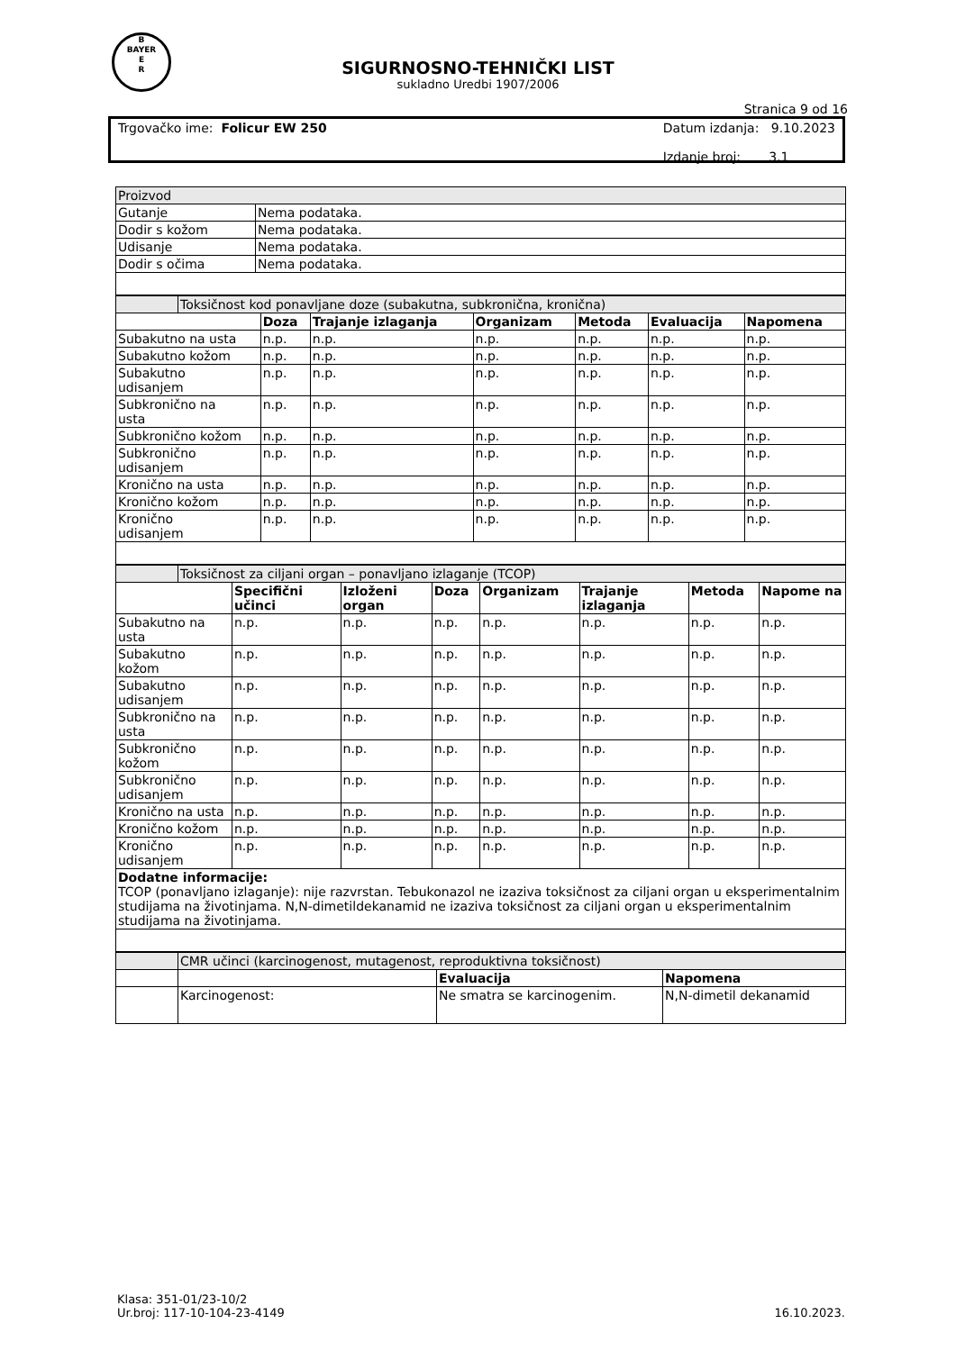B
BAYER
E
R
SIGURNOSNO-TEHNIČKI LIST
sukladno Uredbi 1907/2006
Stranica 9 od 16
Trgovačko ime: Folicur EW 250 Datum izdanja: 9.10.2023
Izdanje broj: 3.1
| Proizvod | |
| Gutanje | Nema podataka. |
| Dodir s kožom | Nema podataka. |
| Udisanje | Nema podataka. |
| Dodir s očima | Nema podataka. |
| | Toksičnost kod ponavljane doze (subakutna, subkronična, kronična) | | | | | | |
| | | Doza | Trajanje izlaganja | Organizam | Metoda | Evaluacija | Napomena |
| Subakutno na usta | | n.p. | n.p. | n.p. | n.p. | n.p. | n.p. |
| Subakutno kožom | | n.p. | n.p. | n.p. | n.p. | n.p. | n.p. |
| Subakutno udisanjem | | n.p. | n.p. | n.p. | n.p. | n.p. | n.p. |
| Subkronično na usta | | n.p. | n.p. | n.p. | n.p. | n.p. | n.p. |
| Subkronično kožom | | n.p. | n.p. | n.p. | n.p. | n.p. | n.p. |
| Subkronično udisanjem | | n.p. | n.p. | n.p. | n.p. | n.p. | n.p. |
| Kronično na usta | | n.p. | n.p. | n.p. | n.p. | n.p. | n.p. |
| Kronično kožom | | n.p. | n.p. | n.p. | n.p. | n.p. | n.p. |
| Kronično udisanjem | | n.p. | n.p. | n.p. | n.p. | n.p. | n.p. |
| | Toksičnost za ciljani organ – ponavljano izlaganje (TCOP) | | | | | | | |
| | | Specifični učinci | Izloženi organ | Doza | Organizam | Trajanje izlaganja | Metoda | Napome na |
| Subakutno na usta | | n.p. | n.p. | n.p. | n.p. | n.p. | n.p. | n.p. |
| Subakutno kožom | | n.p. | n.p. | n.p. | n.p. | n.p. | n.p. | n.p. |
| Subakutno udisanjem | | n.p. | n.p. | n.p. | n.p. | n.p. | n.p. | n.p. |
| Subkronično na usta | | n.p. | n.p. | n.p. | n.p. | n.p. | n.p. | n.p. |
| Subkronično kožom | | n.p. | n.p. | n.p. | n.p. | n.p. | n.p. | n.p. |
| Subkronično udisanjem | | n.p. | n.p. | n.p. | n.p. | n.p. | n.p. | n.p. |
| Kronično na usta | | n.p. | n.p. | n.p. | n.p. | n.p. | n.p. | n.p. |
| Kronično kožom | | n.p. | n.p. | n.p. | n.p. | n.p. | n.p. | n.p. |
| Kronično udisanjem | | n.p. | n.p. | n.p. | n.p. | n.p. | n.p. | n.p. |
| Dodatne informacije: TCOP (ponavljano izlaganje): nije razvrstan. Tebukonazol ne izaziva toksičnost za ciljani organ u eksperimentalnim studijama na životinjama. N,N-dimetildekanamid ne izaziva toksičnost za ciljani organ u eksperimentalnim studijama na životinjama. | | | | | | | | |
| | CMR učinci (karcinogenost, mutagenost, reproduktivna toksičnost) | | |
| | | Evaluacija | Napomena |
| | Karcinogenost: | Ne smatra se karcinogenim. | N,N-dimetil dekanamid |
Klasa: 351-01/23-10/2
Ur.broj: 117-10-104-23-4149
16.10.2023.